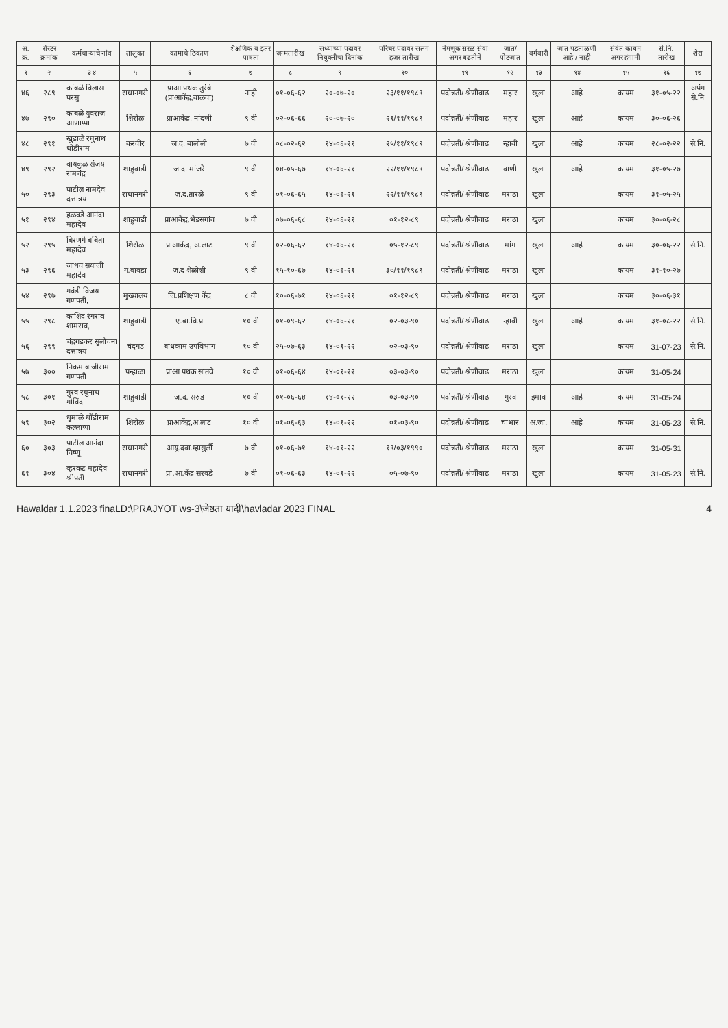| अ. क्र. | रोस्टर क्रमांक | कर्मचाऱ्याचे नांव | तालुका | कामाचे ठिकाण | शैक्षणिक व इतर पात्रता | जन्मतारीख | सध्याच्या पदावर नियुक्तीचा दिनांक | परिचर पदावर सलग हजर तारीख | नेमणूक सरळ सेवा अगर बढतीने | जात/ पोटजात | वर्गवारी | जात पडताळणी आहे / नाही | सेवेत कायम अगर हंगामी | से.नि. तारीख | शेरा |
| --- | --- | --- | --- | --- | --- | --- | --- | --- | --- | --- | --- | --- | --- | --- | --- |
| १ | २ | ३ ४ | ५ | ६ | ७ | ८ | ९ | १० | ११ | १२ | १३ | १४ | १५ | १६ | १७ |
| ४६ | २८९ | कांबळे विलास परसु | राधानगरी | प्राआ पथक तुरंबे (प्राआकेंद्र,वाळवा) | नाही | ०१-०६-६२ | २०-०७-२० | २३/११/१९८९ | पदोन्नती/ श्रेणीवाढ | महार | खुला | आहे | कायम | ३१-०५-२२ | अपंग से.नि |
| ४७ | २९० | कांबळे युवराज आणाप्पा | शिरोळ | प्राआकेंद्र, नांदणी | ९ वी | ०२-०६-६६ | २०-०७-२० | २१/११/१९८९ | पदोन्नती/ श्रेणीवाढ | महार | खुला | आहे | कायम | ३०-०६-२६ | |
| ४८ | २९१ | खुडाळे रघुनाथ धोंडीराम | करवीर | ज.द. बालोली | ७ वी | ०८-०२-६२ | १४-०६-२१ | २५/११/१९८९ | पदोन्नती/ श्रेणीवाढ | न्हावी | खुला | आहे | कायम | २८-०२-२२ | से.नि. |
| ४९ | २९२ | वायकुळ संजय रामचंद्र | शाहुवाडी | ज.द. मांजरे | ९ वी | ०४-०५-६७ | १४-०६-२१ | २२/११/१९८९ | पदोन्नती/ श्रेणीवाढ | वाणी | खुला | आहे | कायम | ३१-०५-२७ | |
| ५० | २९३ | पाटील नामदेव दत्तात्रय | राधानगरी | ज.द.तारळे | ९ वी | ०१-०६-६५ | १४-०६-२१ | २२/११/१९८९ | पदोन्नती/ श्रेणीवाढ | मराठा | खुला | | कायम | ३१-०५-२५ | |
| ५१ | २९४ | हळवडे आनंदा महादेव | शाहुवाडी | प्राआकेंद्र,भेडसगांव | ७ वी | ०७-०६-६८ | १४-०६-२१ | ०१-१२-८९ | पदोन्नती/ श्रेणीवाढ | मराठा | खुला | | कायम | ३०-०६-२८ | |
| ५२ | २९५ | बिरणगे बबिता महादेव | शिरोळ | प्राआकेंद्र, अ.लाट | ९ वी | ०२-०६-६२ | १४-०६-२१ | ०५-१२-८९ | पदोन्नती/ श्रेणीवाढ | मांग | खुला | आहे | कायम | ३०-०६-२२ | से.नि. |
| ५३ | २९६ | जाधव सयाजी महादेव | ग.बावडा | ज.द शेळोशी | ९ वी | १५-१०-६७ | १४-०६-२१ | ३०/११/१९८९ | पदोन्नती/ श्रेणीवाढ | मराठा | खुला | | कायम | ३१-१०-२७ | |
| ५४ | २९७ | गवंडी विजय गणपती, | मुख्यालय | जि.प्रशिक्षण केंद्र | ८ वी | १०-०६-७१ | १४-०६-२१ | ०१-१२-८९ | पदोन्नती/ श्रेणीवाढ | मराठा | खुला | | कायम | ३०-०६-३१ | |
| ५५ | २९८ | काशिद रंगराव शामराव, | शाहुवाडी | ए.बा.वि.प्र | १० वी | ०१-०९-६२ | १४-०६-२१ | ०२-०३-९० | पदोन्नती/ श्रेणीवाढ | न्हावी | खुला | आहे | कायम | ३१-०८-२२ | से.नि. |
| ५६ | २९९ | चंद्रगडकर सुलोचना दत्तात्रय | चंदगड | बांधकाम उपविभाग | १० वी | २५-०७-६३ | १४-०१-२२ | ०२-०३-९० | पदोन्नती/ श्रेणीवाढ | मराठा | खुला | | कायम | 31-07-23 | से.नि. |
| ५७ | ३०० | निकम बाजीराम गणपती | पन्हाळा | प्राआ पथक सातवे | १० वी | ०१-०६-६४ | १४-०१-२२ | ०३-०३-९० | पदोन्नती/ श्रेणीवाढ | मराठा | खुला | | कायम | 31-05-24 | |
| ५८ | ३०१ | गुरव रघुनाथ गोविंद | शाहुवाडी | ज.द. सरुड | १० वी | ०१-०६-६४ | १४-०१-२२ | ०३-०३-९० | पदोन्नती/ श्रेणीवाढ | गुरव | इमाव | आहे | कायम | 31-05-24 | |
| ५९ | ३०२ | धुमाळे धोंडीराम कल्लाप्पा | शिरोळ | प्राआकेंद्र,अ.लाट | १० वी | ०१-०६-६३ | १४-०१-२२ | ०१-०३-९० | पदोन्नती/ श्रेणीवाढ | चांभार | अ.जा. | आहे | कायम | 31-05-23 | से.नि. |
| ६० | ३०३ | पाटील आनंदा विष्णू | राधानगरी | आयु.दवा.म्हासुर्ली | ७ वी | ०१-०६-७१ | १४-०१-२२ | १९/०३/१९९० | पदोन्नती/ श्रेणीवाढ | मराठा | खुला | | कायम | 31-05-31 | |
| ६१ | ३०४ | व्हरकट महादेव श्रीपती | राधानगरी | प्रा.आ.केंद्र सरवडे | ७ वी | ०१-०६-६३ | १४-०१-२२ | ०५-०७-९० | पदोन्नती/ श्रेणीवाढ | मराठा | खुला | | कायम | 31-05-23 | से.नि. |
Hawaldar 1.1.2023 finaLD:\PRAJYOT ws-3\जेष्ठता यादी\havladar 2023 FINAL 4